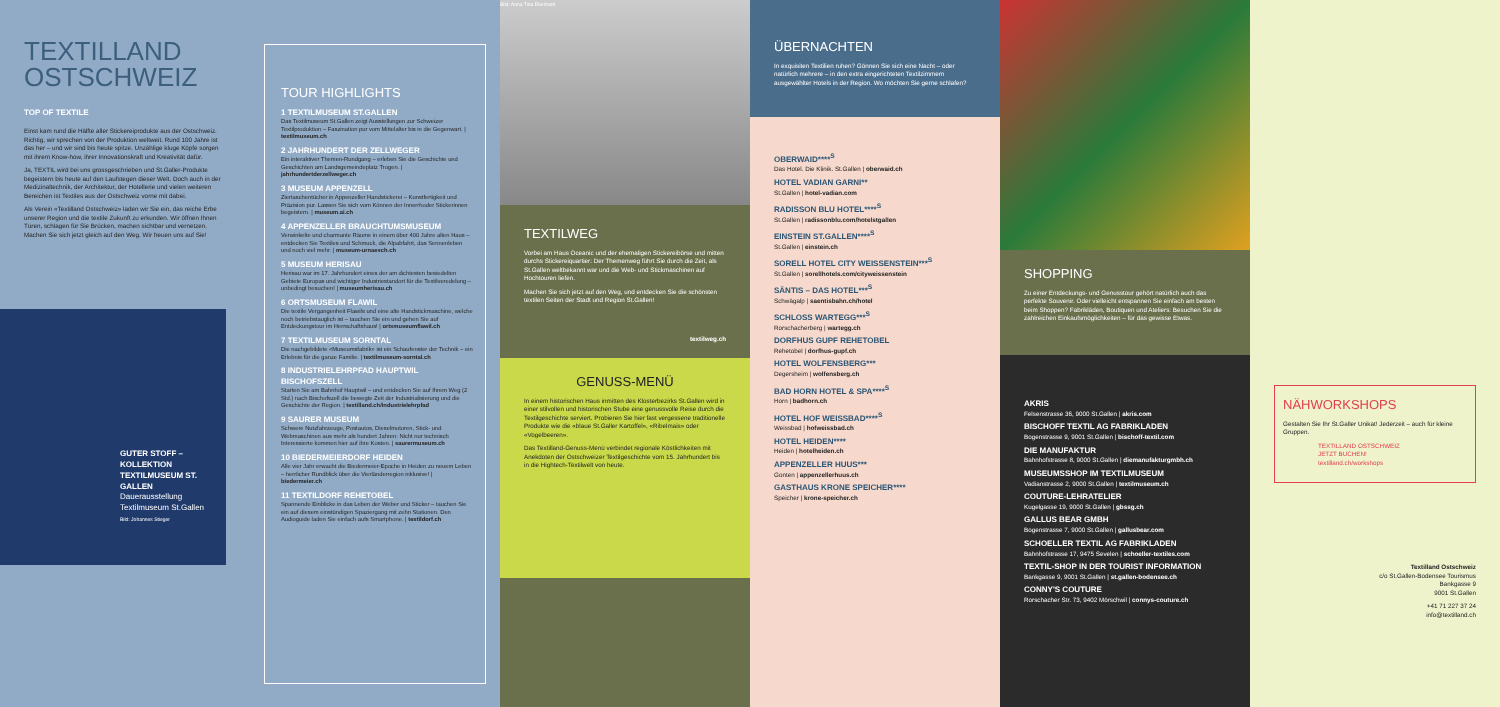TEXTILLAND
OSTSCHWEIZ
TOP OF TEXTILE
Einst kam rund die Hälfte aller Stickereiprodukte aus der Ostschweiz. Richtig, wir sprechen von der Produktion weltweit. Rund 100 Jahre ist das her – und wir sind bis heute spitze. Unzählige kluge Köpfe sorgen mit ihrem Know-how, ihrer Innovationskraft und Kreativität dafür.
Ja, TEXTIL wird bei uns grossgeschrieben und St.Galler-Produkte begeistern bis heute auf den Laufstegen dieser Welt. Doch auch in der Medizinaltechnik, der Architektur, der Hotellerie und vielen weiteren Bereichen ist Textiles aus der Ostschweiz vorne mit dabei.
Als Verein «Textilland Ostschweiz» laden wir Sie ein, das reiche Erbe unserer Region und die textile Zukunft zu erkunden. Wir öffnen Ihnen Türen, schlagen für Sie Brücken, machen sichtbar und vernetzen. Machen Sie sich jetzt gleich auf den Weg. Wir freuen uns auf Sie!
GUTER STOFF – KOLLEKTION TEXTILMUSEUM ST. GALLEN
Dauerausstellung
Textilmuseum St.Gallen
Bild: Johannes Stieger
TOUR HIGHLIGHTS
1 TEXTILMUSEUM ST.GALLEN
Das Textilmuseum St.Gallen zeigt Ausstellungen zur Schweizer Textilproduktion – Faszination pur vom Mittelalter bis in die Gegenwart. | textilmuseum.ch
2 JAHRHUNDERT DER ZELLWEGER
Ein interaktiver Themen-Rundgang – erleben Sie die Geschichte und Geschichten am Landsgemeindeplatz Trogen. | jahrhundertderzellweger.ch
3 MUSEUM APPENZELL
Ziertaschentücher in Appenzeller Handstickerei – Kunstfertigkeit und Präzision pur. Lassen Sie sich vom Können der Innerrhoder Stickerinnen begeistern. | museum.ai.ch
4 APPENZELLER BRAUCHTUMSMUSEUM
Verwinkelte und charmante Räume in einem über 400 Jahre alten Haus – entdecken Sie Textiles und Schmuck, die Alpabfahrt, das Sennenleben und noch viel mehr. | museum-urnaesch.ch
5 MUSEUM HERISAU
Herisau war im 17. Jahrhundert eines der am dichtesten besiedelten Gebiete Europas und wichtiger Industriestandort für die Textilveredelung – unbedingt besuchen! | museumherisau.ch
6 ORTSMUSEUM FLAWIL
Die textile Vergangenheit Flawils und eine alte Handstickmaschine, welche noch betriebstauglich ist – tauchen Sie ein und gehen Sie auf Entdeckungstour im Herrschaftshaus! | ortsmuseumflawil.ch
7 TEXTILMUSEUM SORNTAL
Die nachgebildete «Museumsfabrik» ist ein Schaufenster der Technik – ein Erlebnis für die ganze Familie. | textilmuseum-sorntal.ch
8 INDUSTRIELEHRPFAD HAUPTWIL BISCHOFSZELL
Starten Sie am Bahnhof Hauptwil – und entdecken Sie auf Ihrem Weg (2 Std.) nach Bischofszell die bewegte Zeit der Industrialisierung und die Geschichte der Region. | textilland.ch/industrielehrpfad
9 SAURER MUSEUM
Schwere Nutzfahrzeuge, Postautos, Dieselmotoren, Stick- und Webmaschinen aus mehr als hundert Jahren: Nicht nur technisch Interessierte kommen hier auf ihre Kosten. | saurermuseum.ch
10 BIEDERMEIERDORF HEIDEN
Alle vier Jahr erwacht die Biedermeier-Epoche in Heiden zu neuem Leben – herrlicher Rundblick über die Vierländerregion inklusive! | biedermeier.ch
11 TEXTILDORF REHETOBEL
Spannende Einblicke in das Leben der Weber und Sticker – tauchen Sie ein auf diesem einstündigen Spaziergang mit zehn Stationen. Den Audioguide laden Sie einfach aufs Smartphone. | textildorf.ch
Bild: Anna Tina Eberhard
TEXTILWEG
Vorbei am Haus Oceanic und der ehemaligen Stickereibörse und mitten durchs Stickereiquartier: Der Themenweg führt Sie durch die Zeit, als St.Gallen weltbekannt war und die Web- und Stickmaschinen auf Hochtouren liefen.
Machen Sie sich jetzt auf den Weg, und entdecken Sie die schönsten textilen Seiten der Stadt und Region St.Gallen!
textilweg.ch
GENUSS-MENÜ
In einem historischen Haus inmitten des Klosterbezirks St.Gallen wird in einer stilvollen und historischen Stube eine genussvolle Reise durch die Textilgeschichte serviert. Probieren Sie hier fast vergessene traditionelle Produkte wie die «blaue St.Galler Kartoffel», «Ribelmais» oder «Vogelbeeren».
Das Textilland-Genuss-Menü verbindet regionale Köstlichkeiten mit Anekdoten der Ostschweizer Textilgeschichte vom 15. Jahrhundert bis in die Hightech-Textilwelt von heute.
ÜBERNACHTEN
In exquisiten Textilien ruhen? Gönnen Sie sich eine Nacht – oder natürlich mehrere – in den extra eingerichteten Textilzimmern ausgewählter Hotels in der Region. Wo möchten Sie gerne schlafen?
OBERWAID****<sup>S</sup>
Das Hotel. Die Klinik. St.Gallen | oberwaid.ch
HOTEL VADIAN GARNI**
St.Gallen | hotel-vadian.com
RADISSON BLU HOTEL****<sup>S</sup>
St.Gallen | radissonblu.com/hotelstgallen
EINSTEIN ST.GALLEN****<sup>S</sup>
St.Gallen | einstein.ch
SORELL HOTEL CITY WEISSENSTEIN***<sup>S</sup>
St.Gallen | sorellhotels.com/cityweissenstein
SÄNTIS – DAS HOTEL***<sup>S</sup>
Schwägalp | saentisbahn.ch/hotel
SCHLOSS WARTEGG***<sup>S</sup>
Rorschacherberg | wartegg.ch
DORFHUS GUPF REHETOBEL
Rehetobel | dorfhus-gupf.ch
HOTEL WOLFENSBERG***
Degersheim | wolfensberg.ch
BAD HORN HOTEL & SPA****<sup>S</sup>
Horn | badhorn.ch
HOTEL HOF WEISSBAD****<sup>S</sup>
Weissbad | hofweissbad.ch
HOTEL HEIDEN****
Heiden | hotelheiden.ch
APPENZELLER HUUS***
Gonten | appenzellerhuus.ch
GASTHAUS KRONE SPEICHER****
Speicher | krone-speicher.ch
SHOPPING
Zu einer Entdeckungs- und Genusstour gehört natürlich auch das perfekte Souvenir. Oder vielleicht entspannen Sie einfach am besten beim Shoppen? Fabrikläden, Boutiquen und Ateliers: Besuchen Sie die zahlreichen Einkaufsmöglichkeiten – für das gewisse Etwas.
AKRIS
Felsenstrasse 36, 9000 St.Gallen | akris.com
BISCHOFF TEXTIL AG FABRIKLADEN
Bogenstrasse 9, 9001 St.Gallen | bischoff-textil.com
DIE MANUFAKTUR
Bahnhofstrasse 8, 9000 St.Gallen | diemanufakturgmbh.ch
MUSEUMSSHOP IM TEXTILMUSEUM
Vadianstrasse 2, 9000 St.Gallen | textilmuseum.ch
COUTURE-LEHRATELIER
Kugelgasse 19, 9000 St.Gallen | gbssg.ch
GALLUS BEAR GMBH
Bogenstrasse 7, 9000 St.Gallen | gallusbear.com
SCHOELLER TEXTIL AG FABRIKLADEN
Bahnhofstrasse 17, 9475 Sevelen | schoeller-textiles.com
TEXTIL-SHOP IN DER TOURIST INFORMATION
Bankgasse 9, 9001 St.Gallen | st.gallen-bodensee.ch
CONNY'S COUTURE
Rorschacher Str. 73, 9402 Mörschwil | connys-couture.ch
NÄHWORKSHOPS
Gestalten Sie Ihr St.Galler Unikat! Jederzeit – auch für kleine Gruppen.
TEXTILLAND OSTSCHWEIZ
JETZT BUCHEN!
textilland.ch/workshops
Textilland Ostschweiz
c/o St.Gallen-Bodensee Tourismus
Bankgasse 9
9001 St.Gallen
+41 71 227 37 24
info@textilland.ch